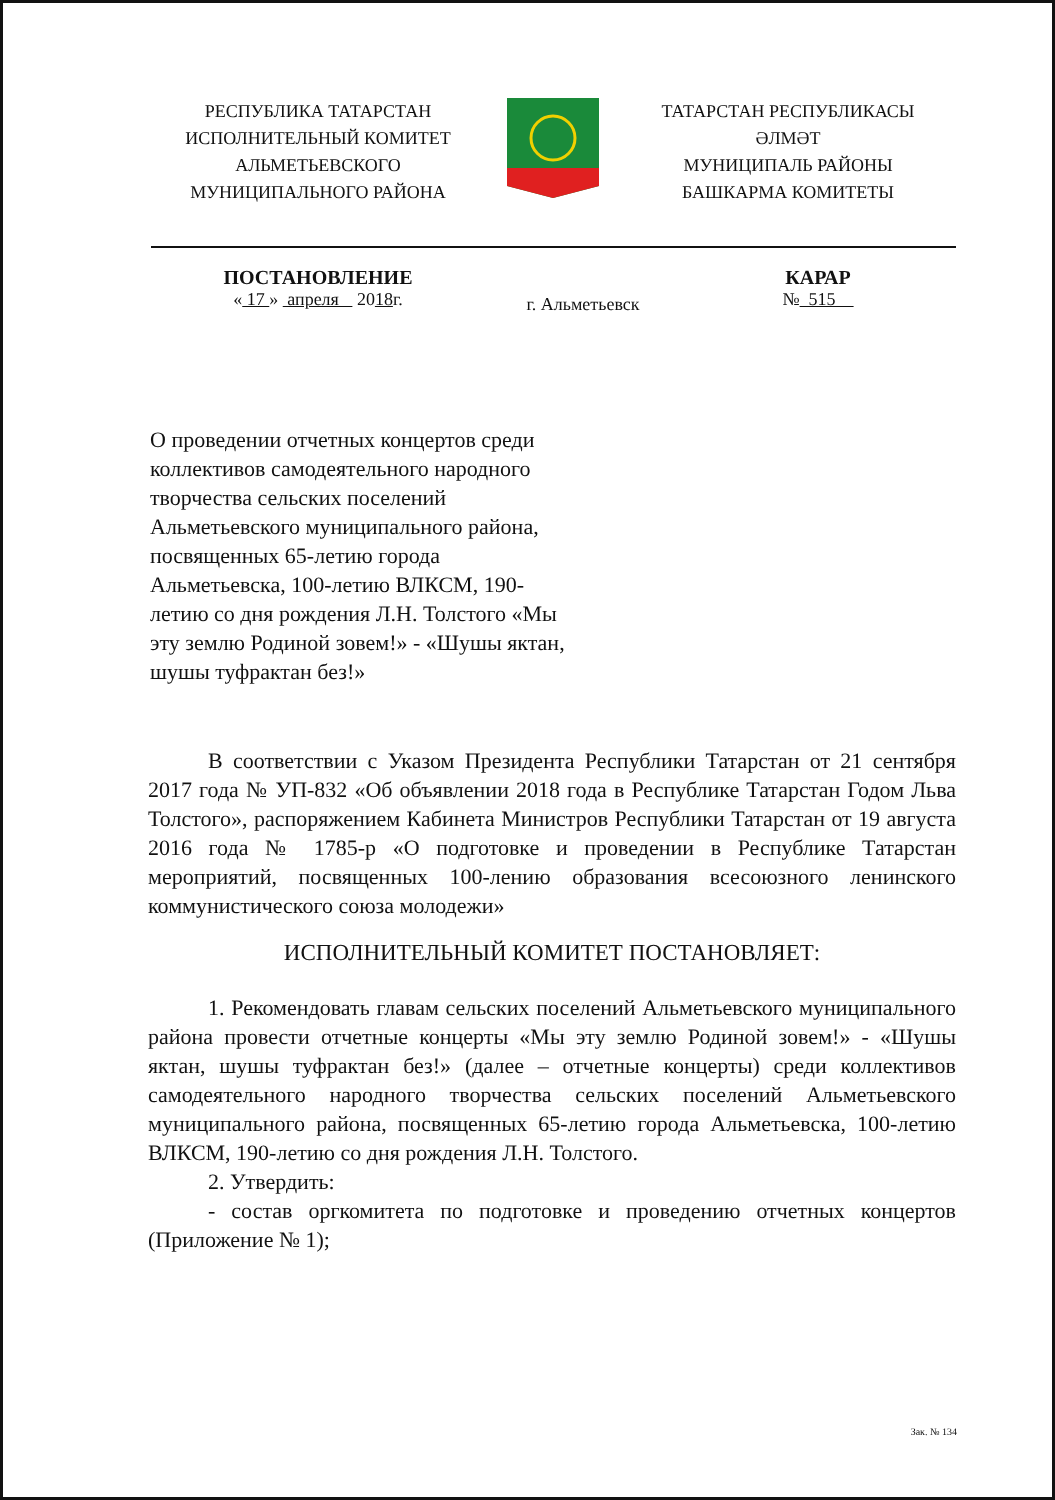РЕСПУБЛИКА ТАТАРСТАН
ИСПОЛНИТЕЛЬНЫЙ КОМИТЕТ
АЛЬМЕТЬЕВСКОГО
МУНИЦИПАЛЬНОГО РАЙОНА
ТАТАРСТАН РЕСПУБЛИКАСЫ
ӘЛМӘТ
МУНИЦИПАЛЬ РАЙОНЫ
БАШКАРМА КОМИТЕТЫ
ПОСТАНОВЛЕНИЕ
« 17 » апреля 2018г.
г. Альметьевск
КАРАР
№ 515
О проведении отчетных концертов среди коллективов самодеятельного народного творчества сельских поселений Альметьевского муниципального района, посвященных 65-летию города Альметьевска, 100-летию ВЛКСМ, 190-летию со дня рождения Л.Н. Толстого «Мы эту землю Родиной зовем!» - «Шушы яктан, шушы туфрактан без!»
В соответствии с Указом Президента Республики Татарстан от 21 сентября 2017 года № УП-832 «Об объявлении 2018 года в Республике Татарстан Годом Льва Толстого», распоряжением Кабинета Министров Республики Татарстан от 19 августа 2016 года № 1785-р «О подготовке и проведении в Республике Татарстан мероприятий, посвященных 100-лению образования всесоюзного ленинского коммунистического союза молодежи»
ИСПОЛНИТЕЛЬНЫЙ КОМИТЕТ ПОСТАНОВЛЯЕТ:
1. Рекомендовать главам сельских поселений Альметьевского муниципального района провести отчетные концерты «Мы эту землю Родиной зовем!» - «Шушы яктан, шушы туфрактан без!» (далее – отчетные концерты) среди коллективов самодеятельного народного творчества сельских поселений Альметьевского муниципального района, посвященных 65-летию города Альметьевска, 100-летию ВЛКСМ, 190-летию со дня рождения Л.Н. Толстого.
2. Утвердить:
- состав оргкомитета по подготовке и проведению отчетных концертов (Приложение № 1);
Зак. № 134